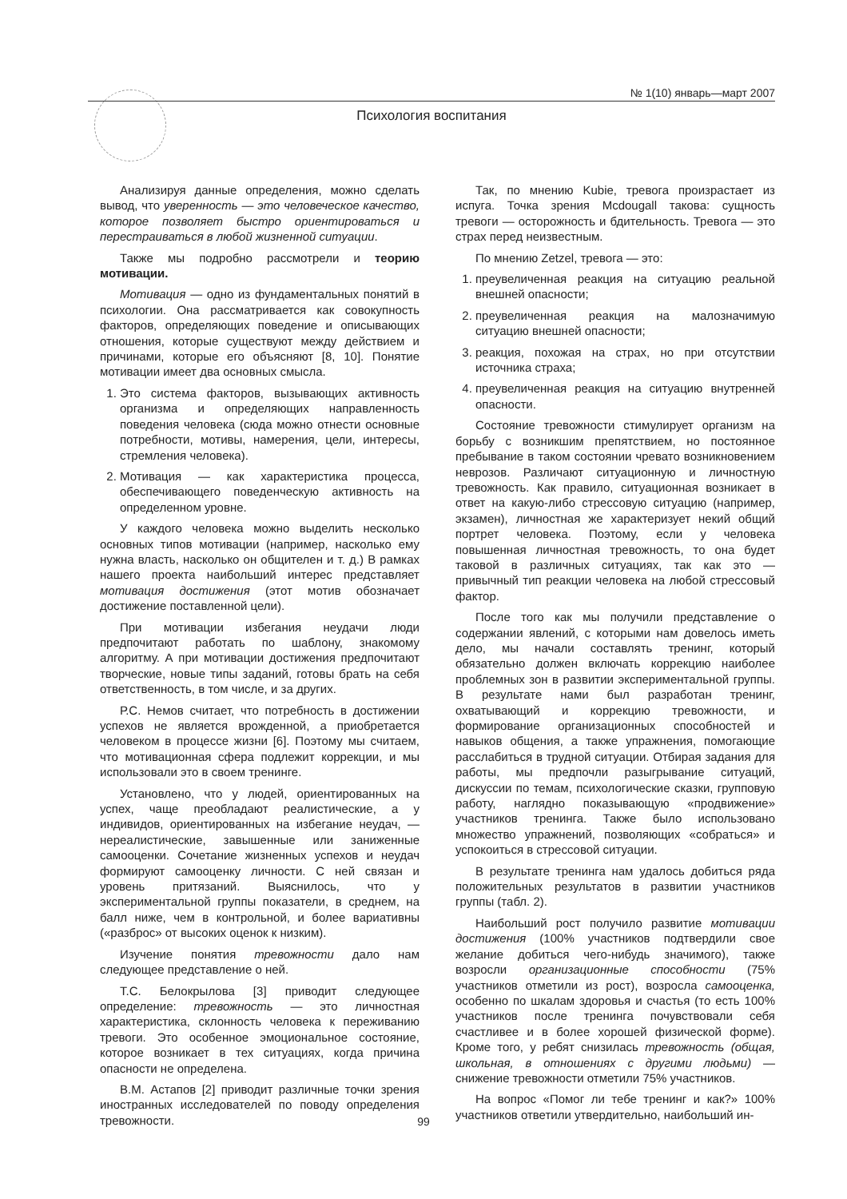№ 1(10) январь—март 2007
Психология воспитания
Анализируя данные определения, можно сделать вывод, что уверенность — это человеческое качество, которое позволяет быстро ориентироваться и перестраиваться в любой жизненной ситуации.
Также мы подробно рассмотрели и теорию мотивации.
Мотивация — одно из фундаментальных понятий в психологии. Она рассматривается как совокупность факторов, определяющих поведение и описывающих отношения, которые существуют между действием и причинами, которые его объясняют [8, 10]. Понятие мотивации имеет два основных смысла.
1. Это система факторов, вызывающих активность организма и определяющих направленность поведения человека (сюда можно отнести основные потребности, мотивы, намерения, цели, интересы, стремления человека).
2. Мотивация — как характеристика процесса, обеспечивающего поведенческую активность на определенном уровне.
У каждого человека можно выделить несколько основных типов мотивации (например, насколько ему нужна власть, насколько он общителен и т. д.) В рамках нашего проекта наибольший интерес представляет мотивация достижения (этот мотив обозначает достижение поставленной цели).
При мотивации избегания неудачи люди предпочитают работать по шаблону, знакомому алгоритму. А при мотивации достижения предпочитают творческие, новые типы заданий, готовы брать на себя ответственность, в том числе, и за других.
Р.С. Немов считает, что потребность в достижении успехов не является врожденной, а приобретается человеком в процессе жизни [6]. Поэтому мы считаем, что мотивационная сфера подлежит коррекции, и мы использовали это в своем тренинге.
Установлено, что у людей, ориентированных на успех, чаще преобладают реалистические, а у индивидов, ориентированных на избегание неудач, — нереалистические, завышенные или заниженные самооценки. Сочетание жизненных успехов и неудач формируют самооценку личности. С ней связан и уровень притязаний. Выяснилось, что у экспериментальной группы показатели, в среднем, на балл ниже, чем в контрольной, и более вариативны («разброс» от высоких оценок к низким).
Изучение понятия тревожности дало нам следующее представление о ней.
Т.С. Белокрылова [3] приводит следующее определение: тревожность — это личностная характеристика, склонность человека к переживанию тревоги. Это особенное эмоциональное состояние, которое возникает в тех ситуациях, когда причина опасности не определена.
В.М. Астапов [2] приводит различные точки зрения иностранных исследователей по поводу определения тревожности.
Так, по мнению Kubie, тревога произрастает из испуга. Точка зрения Mcdougall такова: сущность тревоги — осторожность и бдительность. Тревога — это страх перед неизвестным.
По мнению Zetzel, тревога — это:
1. преувеличенная реакция на ситуацию реальной внешней опасности;
2. преувеличенная реакция на малозначимую ситуацию внешней опасности;
3. реакция, похожая на страх, но при отсутствии источника страха;
4. преувеличенная реакция на ситуацию внутренней опасности.
Состояние тревожности стимулирует организм на борьбу с возникшим препятствием, но постоянное пребывание в таком состоянии чревато возникновением неврозов. Различают ситуационную и личностную тревожность. Как правило, ситуационная возникает в ответ на какую-либо стрессовую ситуацию (например, экзамен), личностная же характеризует некий общий портрет человека. Поэтому, если у человека повышенная личностная тревожность, то она будет таковой в различных ситуациях, так как это — привычный тип реакции человека на любой стрессовый фактор.
После того как мы получили представление о содержании явлений, с которыми нам довелось иметь дело, мы начали составлять тренинг, который обязательно должен включать коррекцию наиболее проблемных зон в развитии экспериментальной группы. В результате нами был разработан тренинг, охватывающий и коррекцию тревожности, и формирование организационных способностей и навыков общения, а также упражнения, помогающие расслабиться в трудной ситуации. Отбирая задания для работы, мы предпочли разыгрывание ситуаций, дискуссии по темам, психологические сказки, групповую работу, наглядно показывающую «продвижение» участников тренинга. Также было использовано множество упражнений, позволяющих «собраться» и успокоиться в стрессовой ситуации.
В результате тренинга нам удалось добиться ряда положительных результатов в развитии участников группы (табл. 2).
Наибольший рост получило развитие мотивации достижения (100% участников подтвердили свое желание добиться чего-нибудь значимого), также возросли организационные способности (75% участников отметили из рост), возросла самооценка, особенно по шкалам здоровья и счастья (то есть 100% участников после тренинга почувствовали себя счастливее и в более хорошей физической форме). Кроме того, у ребят снизилась тревожность (общая, школьная, в отношениях с другими людьми) — снижение тревожности отметили 75% участников.
На вопрос «Помог ли тебе тренинг и как?» 100% участников ответили утвердительно, наибольший ин-
99